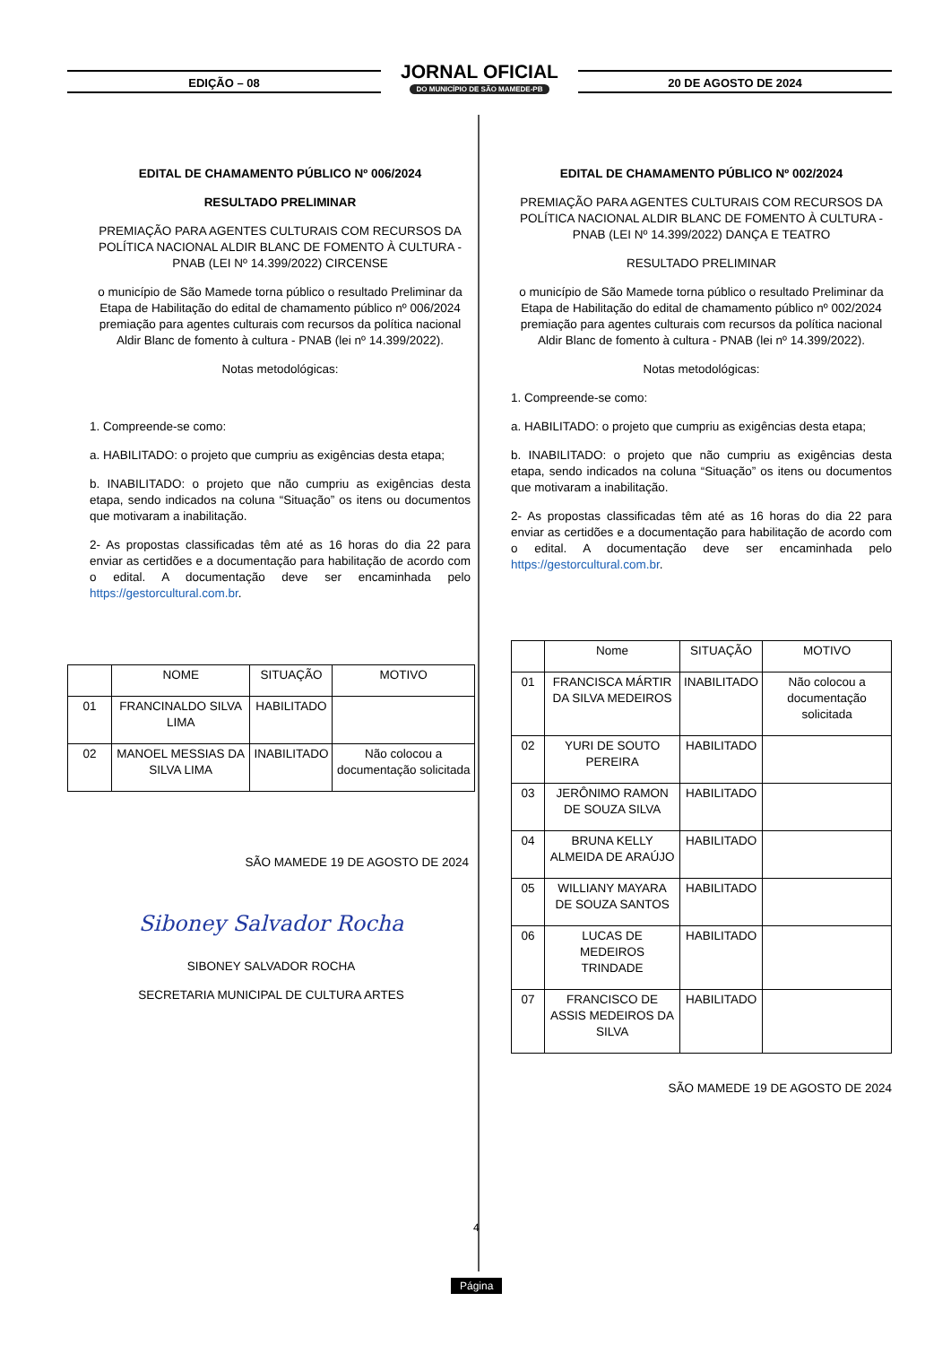EDIÇÃO – 08
JORNAL OFICIAL
DO MUNICÍPIO DE SÃO MAMEDE-PB
20 DE AGOSTO DE 2024
EDITAL DE CHAMAMENTO PÚBLICO Nº 006/2024
RESULTADO PRELIMINAR
PREMIAÇÃO PARA AGENTES CULTURAIS COM RECURSOS DA POLÍTICA NACIONAL ALDIR BLANC DE FOMENTO À CULTURA - PNAB (LEI Nº 14.399/2022) CIRCENSE
o município de São Mamede torna público o resultado Preliminar da Etapa de Habilitação do edital de chamamento público nº 006/2024 premiação para agentes culturais com recursos da política nacional Aldir Blanc de fomento à cultura - PNAB (lei nº 14.399/2022).
Notas metodológicas:
1. Compreende-se como:
a. HABILITADO: o projeto que cumpriu as exigências desta etapa;
b. INABILITADO: o projeto que não cumpriu as exigências desta etapa, sendo indicados na coluna “Situação” os itens ou documentos que motivaram a inabilitação.
2- As propostas classificadas têm até as 16 horas do dia 22 para enviar as certidões e a documentação para habilitação de acordo com o edital. A documentação deve ser encaminhada pelo https://gestorcultural.com.br.
| | NOME | SITUAÇÃO | MOTIVO |
| --- | --- | --- | --- |
| 01 | FRANCINALDO SILVA LIMA | HABILITADO | |
| 02 | MANOEL MESSIAS DA SILVA LIMA | INABILITADO | Não colocou a documentação solicitada |
SÃO MAMEDE 19 DE AGOSTO DE 2024
Siboney Salvador Rocha
SIBONEY SALVADOR ROCHA
SECRETARIA MUNICIPAL DE CULTURA ARTES
EDITAL DE CHAMAMENTO PÚBLICO Nº 002/2024
PREMIAÇÃO PARA AGENTES CULTURAIS COM RECURSOS DA POLÍTICA NACIONAL ALDIR BLANC DE FOMENTO À CULTURA - PNAB (LEI Nº 14.399/2022) DANÇA E TEATRO
RESULTADO PRELIMINAR
o município de São Mamede torna público o resultado Preliminar da Etapa de Habilitação do edital de chamamento público nº 002/2024 premiação para agentes culturais com recursos da política nacional Aldir Blanc de fomento à cultura - PNAB (lei nº 14.399/2022).
Notas metodológicas:
1. Compreende-se como:
a. HABILITADO: o projeto que cumpriu as exigências desta etapa;
b. INABILITADO: o projeto que não cumpriu as exigências desta etapa, sendo indicados na coluna “Situação” os itens ou documentos que motivaram a inabilitação.
2- As propostas classificadas têm até as 16 horas do dia 22 para enviar as certidões e a documentação para habilitação de acordo com o edital. A documentação deve ser encaminhada pelo https://gestorcultural.com.br.
| | Nome | SITUAÇÃO | MOTIVO |
| --- | --- | --- | --- |
| 01 | FRANCISCA MÁRTIR DA SILVA MEDEIROS | INABILITADO | Não colocou a documentação solicitada |
| 02 | YURI DE SOUTO PEREIRA | HABILITADO | |
| 03 | JERÔNIMO RAMON DE SOUZA SILVA | HABILITADO | |
| 04 | BRUNA KELLY ALMEIDA DE ARAÚJO | HABILITADO | |
| 05 | WILLIANY MAYARA DE SOUZA SANTOS | HABILITADO | |
| 06 | LUCAS DE MEDEIROS TRINDADE | HABILITADO | |
| 07 | FRANCISCO DE ASSIS MEDEIROS DA SILVA | HABILITADO | |
SÃO MAMEDE 19 DE AGOSTO DE 2024
4
Página